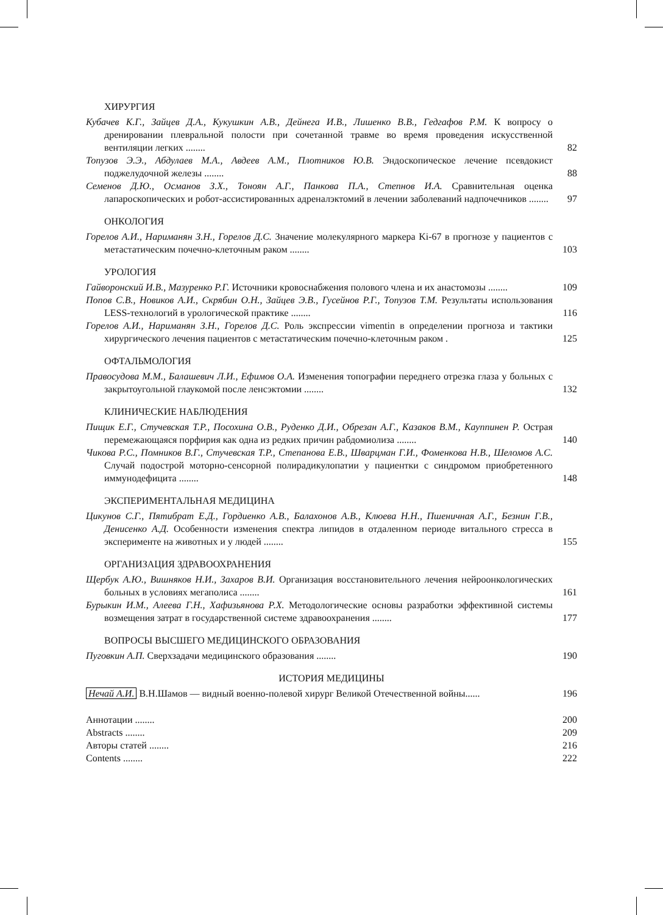ХИРУРГИЯ
Кубачев К.Г., Зайцев Д.А., Кукушкин А.В., Дейнега И.В., Лишенко В.В., Гедгафов Р.М. К вопросу о дренировании плевральной полости при сочетанной травме во время проведения искусственной вентиляции легких ........
82
Топузов Э.Э., Абдулаев М.А., Авдеев А.М., Плотников Ю.В. Эндоскопическое лечение псевдокист поджелудочной железы ........
88
Семенов Д.Ю., Османов З.Х., Тоноян А.Г., Панкова П.А., Степнов И.А. Сравнительная оценка лапароскопических и робот-ассистированных адреналэктомий в лечении заболеваний надпочечников ........
97
ОНКОЛОГИЯ
Горелов А.И., Нариманян З.Н., Горелов Д.С. Значение молекулярного маркера Ki-67 в прогнозе у пациентов с метастатическим почечно-клеточным раком ........
103
УРОЛОГИЯ
Гайворонский И.В., Мазуренко Р.Г. Источники кровоснабжения полового члена и их анастомозы ........
109
Попов С.В., Новиков А.И., Скрябин О.Н., Зайцев Э.В., Гусейнов Р.Г., Топузов Т.М. Результаты использования LESS-технологий в урологической практике ........
116
Горелов А.И., Нариманян З.Н., Горелов Д.С. Роль экспрессии vimentin в определении прогноза и тактики хирургического лечения пациентов с метастатическим почечно-клеточным раком .
125
ОФТАЛЬМОЛОГИЯ
Правосудова М.М., Балашевич Л.И., Ефимов О.А. Изменения топографии переднего отрезка глаза у больных с закрытоугольной глаукомой после ленсэктомии ........
132
КЛИНИЧЕСКИЕ НАБЛЮДЕНИЯ
Пищик Е.Г., Стучевская Т.Р., Посохина О.В., Руденко Д.И., Обрезан А.Г., Казаков В.М., Кауппинен Р. Острая перемежающаяся порфирия как одна из редких причин рабдомиолиза ........
140
Чикова Р.С., Помников В.Г., Стучевская Т.Р., Степанова Е.В., Шварцман Г.И., Фоменкова Н.В., Шеломов А.С. Случай подострой моторно-сенсорной полирадикулопатии у пациентки с синдромом приобретенного иммунодефицита ........
148
ЭКСПЕРИМЕНТАЛЬНАЯ МЕДИЦИНА
Цикунов С.Г., Пятибрат Е.Д., Гордиенко А.В., Балахонов А.В., Клюева Н.Н., Пшеничная А.Г., Безнин Г.В., Денисенко А.Д. Особенности изменения спектра липидов в отдаленном периоде витального стресса в эксперименте на животных и у людей ........
155
ОРГАНИЗАЦИЯ ЗДРАВООХРАНЕНИЯ
Щербук А.Ю., Вишняков Н.И., Захаров В.И. Организация восстановительного лечения нейроонкологических больных в условиях мегаполиса ........
161
Бурыкин И.М., Алеева Г.Н., Хафизьянова Р.Х. Методологические основы разработки эффективной системы возмещения затрат в государственной системе здравоохранения ........
177
ВОПРОСЫ ВЫСШЕГО МЕДИЦИНСКОГО ОБРАЗОВАНИЯ
Пуговкин А.П. Сверхзадачи медицинского образования ........
190
ИСТОРИЯ МЕДИЦИНЫ
Нечай А.И. В.Н.Шамов — видный военно-полевой хирург Великой Отечественной войны......
196
Аннотации ........
200
Abstracts ........
209
Авторы статей ........
216
Contents ........
222